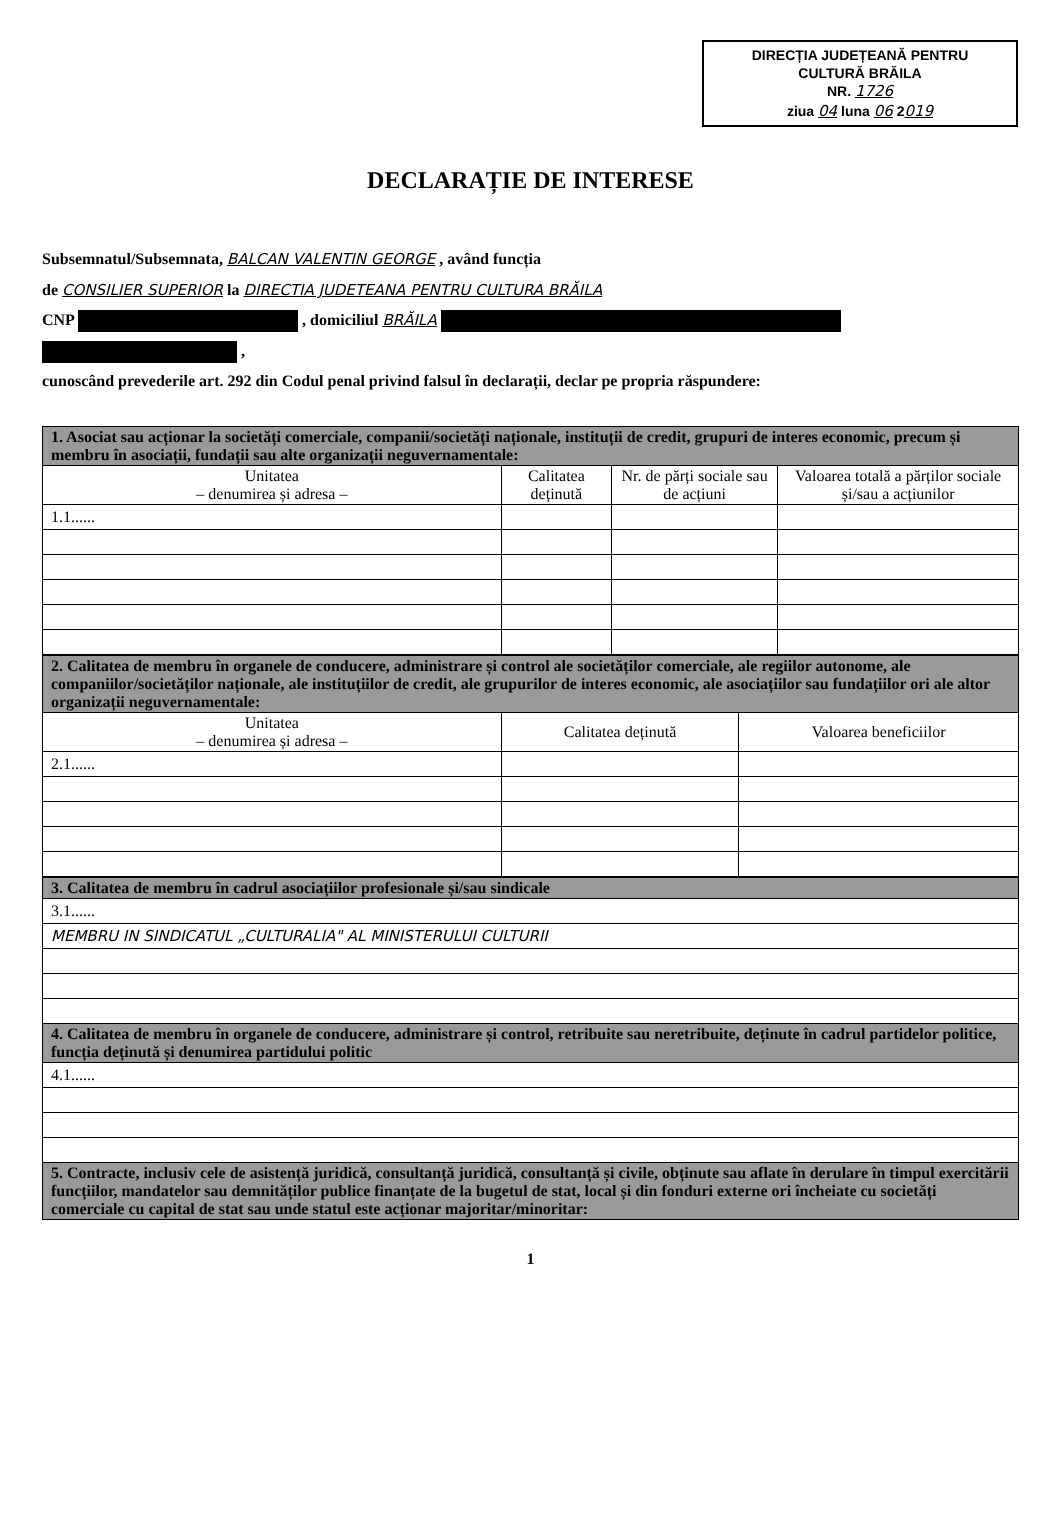DIRECȚIA JUDEȚEANĂ PENTRU
CULTURĂ BRĂILA
NR. 1726
ziua 04 luna 06 2019
DECLARAȚIE DE INTERESE
Subsemnatul/Subsemnata, BALCAN VALENTIN GEORGE , având funcția
de CONSILIER SUPERIOR la DIRECTIA JUDETEANA PENTRU CULTURA BRĂILA
CNP , domiciliul BRĂILA
,
cunoscând prevederile art. 292 din Codul penal privind falsul în declarații, declar pe propria răspundere:
| 1. Asociat sau acționar la societăți comerciale, companii/societăți naționale, instituții de credit, grupuri de interes economic, precum și membru în asociații, fundații sau alte organizații neguvernamentale: | | | |
| Unitatea – denumirea și adresa – | Calitatea deținută | Nr. de părți sociale sau de acțiuni | Valoarea totală a părților sociale și/sau a acțiunilor |
| 1.1...... | | | |
| 2. Calitatea de membru în organele de conducere, administrare și control ale societăților comerciale, ale regiilor autonome, ale companiilor/societăților naționale, ale instituțiilor de credit, ale grupurilor de interes economic, ale asociațiilor sau fundațiilor ori ale altor organizații neguvernamentale: | | |
| Unitatea – denumirea și adresa – | Calitatea deținută | Valoarea beneficiilor |
| 2.1...... | | |
| 3. Calitatea de membru în cadrul asociațiilor profesionale și/sau sindicale |
| 3.1...... |
| MEMBRU IN SINDICATUL „CULTURALIA" AL MINISTERULUI CULTURII |
| 4. Calitatea de membru în organele de conducere, administrare și control, retribuite sau neretribuite, deținute în cadrul partidelor politice, funcția deținută și denumirea partidului politic |
| 4.1...... |
| 5. Contracte, inclusiv cele de asistență juridică, consultanță juridică, consultanță și civile, obținute sau aflate în derulare în timpul exercitării funcțiilor, mandatelor sau demnităților publice finanțate de la bugetul de stat, local și din fonduri externe ori încheiate cu societăți comerciale cu capital de stat sau unde statul este acționar majoritar/minoritar: |
1